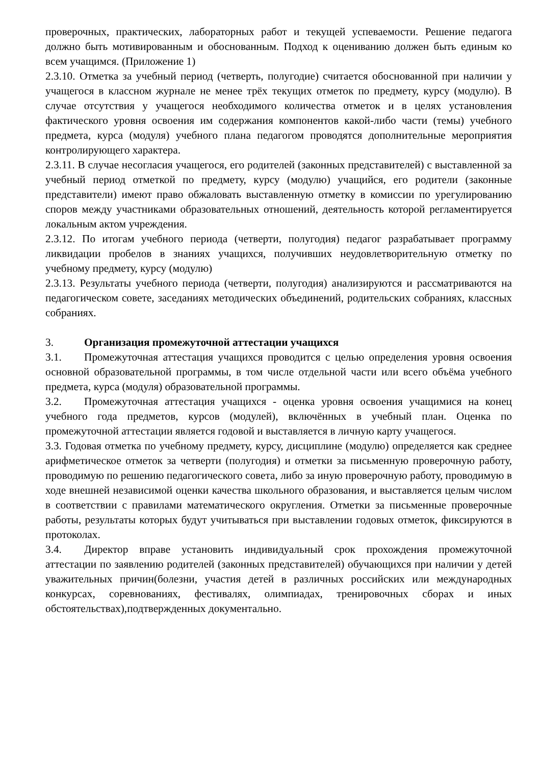проверочных, практических, лабораторных работ и текущей успеваемости. Решение педагога должно быть мотивированным и обоснованным. Подход к оцениванию должен быть единым ко всем учащимся. (Приложение 1)
2.3.10. Отметка за учебный период (четверть, полугодие) считается обоснованной при наличии у учащегося в классном журнале не менее трёх текущих отметок по предмету, курсу (модулю). В случае отсутствия у учащегося необходимого количества отметок и в целях установления фактического уровня освоения им содержания компонентов какой-либо части (темы) учебного предмета, курса (модуля) учебного плана педагогом проводятся дополнительные мероприятия контролирующего характера.
2.3.11. В случае несогласия учащегося, его родителей (законных представителей) с выставленной за учебный период отметкой по предмету, курсу (модулю) учащийся, его родители (законные представители) имеют право обжаловать выставленную отметку в комиссии по урегулированию споров между участниками образовательных отношений, деятельность которой регламентируется локальным актом учреждения.
2.3.12. По итогам учебного периода (четверти, полугодия) педагог разрабатывает программу ликвидации пробелов в знаниях учащихся, получивших неудовлетворительную отметку по учебному предмету, курсу (модулю)
2.3.13. Результаты учебного периода (четверти, полугодия) анализируются и рассматриваются на педагогическом совете, заседаниях методических объединений, родительских собраниях, классных собраниях.
3. Организация промежуточной аттестации учащихся
3.1. Промежуточная аттестация учащихся проводится с целью определения уровня освоения основной образовательной программы, в том числе отдельной части или всего объёма учебного предмета, курса (модуля) образовательной программы.
3.2. Промежуточная аттестация учащихся - оценка уровня освоения учащимися на конец учебного года предметов, курсов (модулей), включённых в учебный план. Оценка по промежуточной аттестации является годовой и выставляется в личную карту учащегося.
3.3. Годовая отметка по учебному предмету, курсу, дисциплине (модулю) определяется как среднее арифметическое отметок за четверти (полугодия) и отметки за письменную проверочную работу, проводимую по решению педагогического совета, либо за иную проверочную работу, проводимую в ходе внешней независимой оценки качества школьного образования, и выставляется целым числом в соответствии с правилами математического округления. Отметки за письменные проверочные работы, результаты которых будут учитываться при выставлении годовых отметок, фиксируются в протоколах.
3.4. Директор вправе установить индивидуальный срок прохождения промежуточной аттестации по заявлению родителей (законных представителей) обучающихся при наличии у детей уважительных причин(болезни, участия детей в различных российских или международных конкурсах, соревнованиях, фестивалях, олимпиадах, тренировочных сборах и иных обстоятельствах),подтвержденных документально.